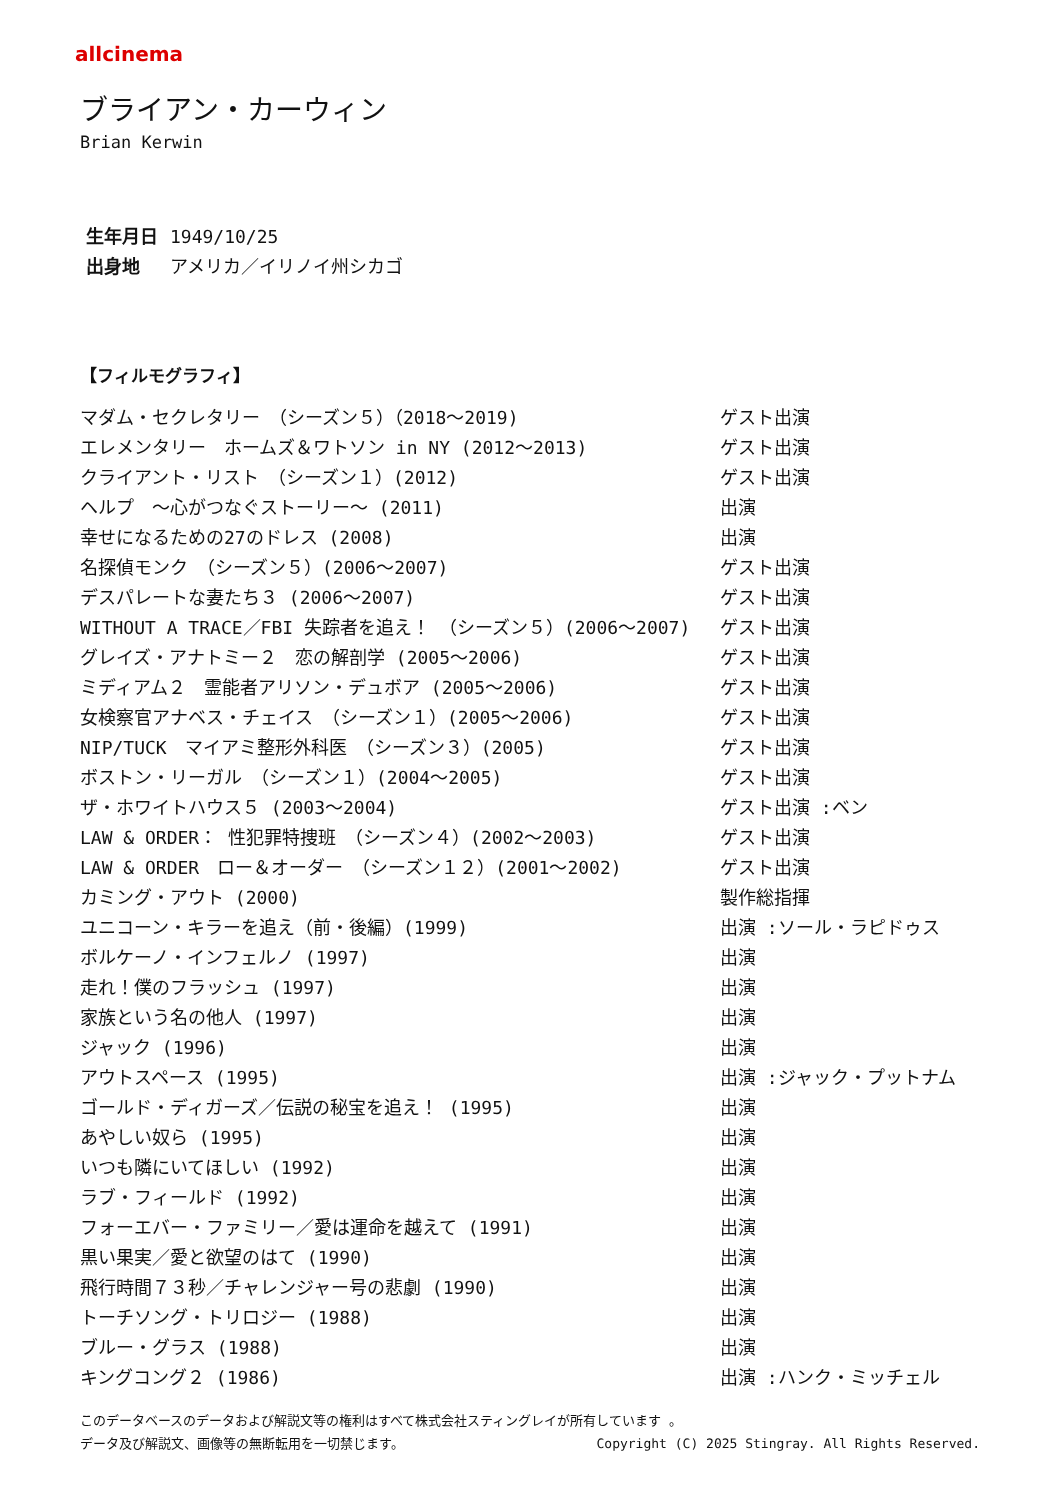allcinema
ブライアン・カーウィン
Brian Kerwin
生年月日 1949/10/25
出身地 アメリカ／イリノイ州シカゴ
【フィルモグラフィ】
| マダム・セクレタリー （シーズン５）（2018～2019) | ゲスト出演 |
| エレメンタリー ホームズ＆ワトソン in NY (2012～2013) | ゲスト出演 |
| クライアント・リスト （シーズン１）(2012) | ゲスト出演 |
| ヘルプ ～心がつなぐストーリー～ (2011) | 出演 |
| 幸せになるための27のドレス (2008) | 出演 |
| 名探偵モンク （シーズン５）(2006～2007) | ゲスト出演 |
| デスパレートな妻たち３ (2006～2007) | ゲスト出演 |
| WITHOUT A TRACE／FBI 失踪者を追え！ （シーズン５）(2006～2007) | ゲスト出演 |
| グレイズ・アナトミー２ 恋の解剖学 (2005～2006) | ゲスト出演 |
| ミディアム２ 霊能者アリソン・デュボア (2005～2006) | ゲスト出演 |
| 女検察官アナベス・チェイス （シーズン１）(2005～2006) | ゲスト出演 |
| NIP/TUCK マイアミ整形外科医 （シーズン３）(2005) | ゲスト出演 |
| ボストン・リーガル （シーズン１）(2004～2005) | ゲスト出演 |
| ザ・ホワイトハウス５ (2003～2004) | ゲスト出演 :ベン |
| LAW & ORDER： 性犯罪特捜班 （シーズン４）(2002～2003) | ゲスト出演 |
| LAW & ORDER ロー＆オーダー （シーズン１２）(2001～2002) | ゲスト出演 |
| カミング・アウト (2000) | 製作総指揮 |
| ユニコーン・キラーを追え（前・後編）(1999) | 出演 :ソール・ラピドゥス |
| ボルケーノ・インフェルノ (1997) | 出演 |
| 走れ！僕のフラッシュ (1997) | 出演 |
| 家族という名の他人 (1997) | 出演 |
| ジャック (1996) | 出演 |
| アウトスペース (1995) | 出演 :ジャック・プットナム |
| ゴールド・ディガーズ／伝説の秘宝を追え！ (1995) | 出演 |
| あやしい奴ら (1995) | 出演 |
| いつも隣にいてほしい (1992) | 出演 |
| ラブ・フィールド (1992) | 出演 |
| フォーエバー・ファミリー／愛は運命を越えて (1991) | 出演 |
| 黒い果実／愛と欲望のはて (1990) | 出演 |
| 飛行時間７３秒／チャレンジャー号の悲劇 (1990) | 出演 |
| トーチソング・トリロジー (1988) | 出演 |
| ブルー・グラス (1988) | 出演 |
| キングコング２ (1986) | 出演 :ハンク・ミッチェル |
このデータベースのデータおよび解説文等の権利はすべて株式会社スティングレイが所有しています 。
データ及び解説文、画像等の無断転用を一切禁じます。 Copyright (C) 2025 Stingray. All Rights Reserved.